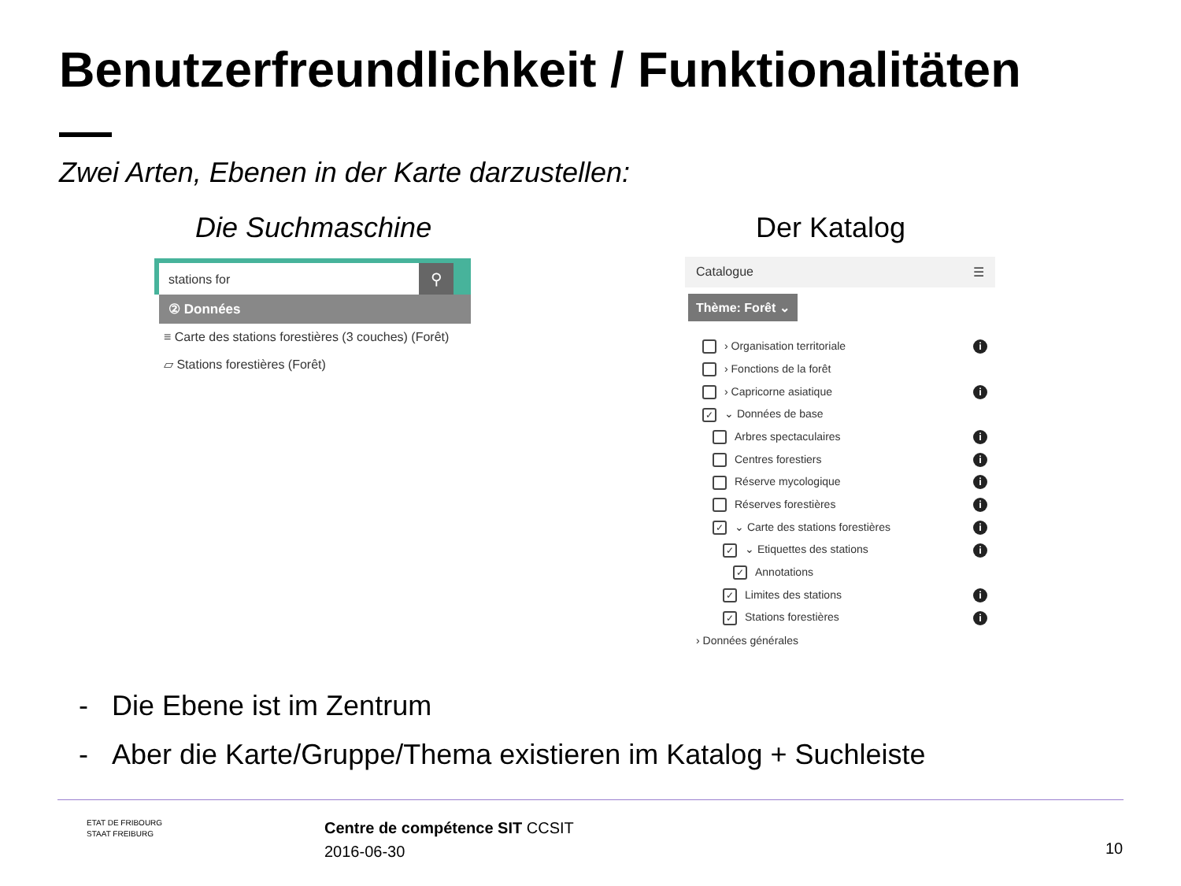Benutzerfreundlichkeit / Funktionalitäten
Zwei Arten, Ebenen in der Karte darzustellen:
Die Suchmaschine Der Katalog
stations for
⚲
② Données
≡ Carte des stations forestières (3 couches) (Forêt)
▱ Stations forestières (Forêt)
Catalogue ☰
Thème: Forêt ⌄
› Organisation territoriale i
› Fonctions de la forêt
› Capricorne asiatique i
✓ ⌄ Données de base
Arbres spectaculaires i
Centres forestiers i
Réserve mycologique i
Réserves forestières i
✓ ⌄ Carte des stations forestières i
✓ ⌄ Etiquettes des stations i
✓ Annotations
✓ Limites des stations i
✓ Stations forestières i
› Données générales
- Die Ebene ist im Zentrum
- Aber die Karte/Gruppe/Thema existieren im Katalog + Suchleiste
ETAT DE FRIBOURG
STAAT FREIBURG
Centre de compétence SIT CCSIT
2016-06-30
10